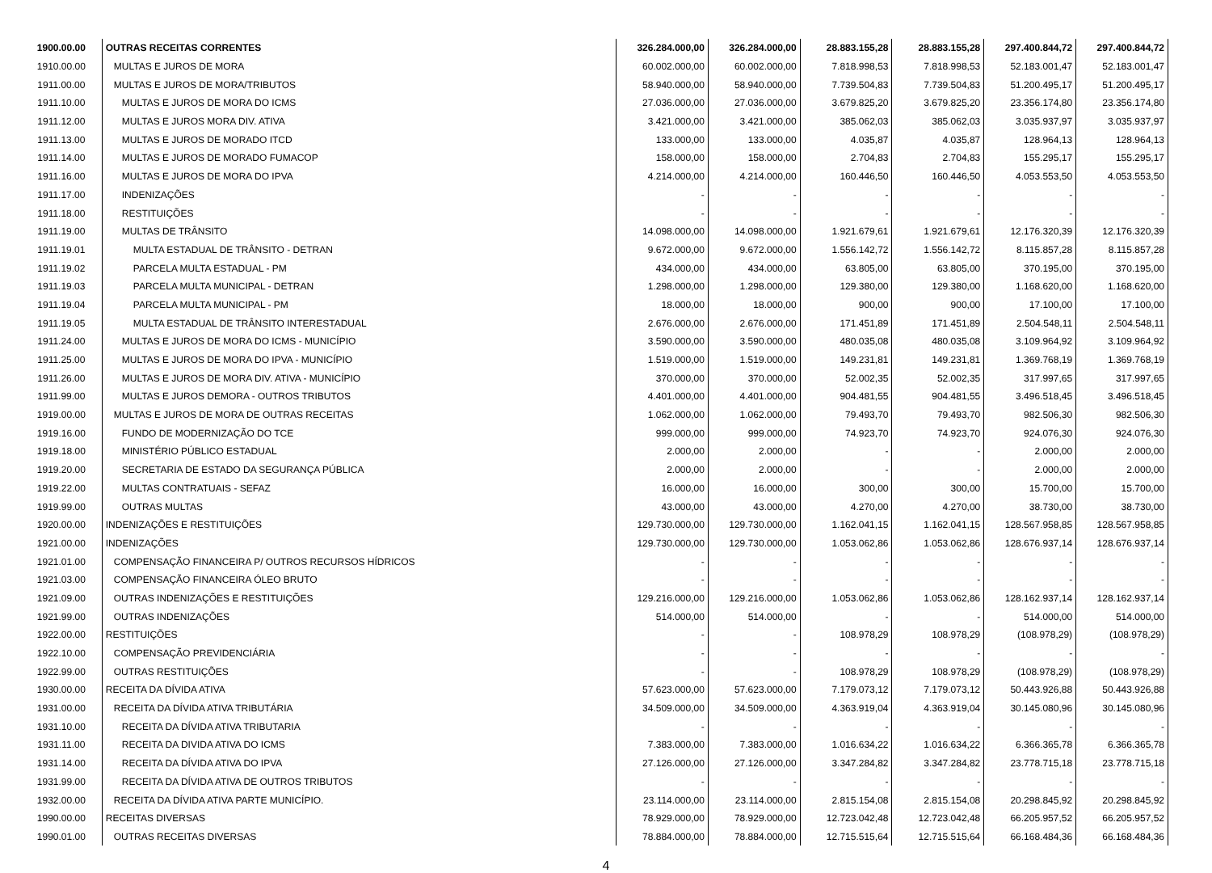| 1900.00.00 | OUTRAS RECEITAS CORRENTES | 326.284.000,00 | 326.284.000,00 | 28.883.155,28 | 28.883.155,28 | 297.400.844,72 | 297.400.844,72 |
| 1910.00.00 | MULTAS E JUROS DE MORA | 60.002.000,00 | 60.002.000,00 | 7.818.998,53 | 7.818.998,53 | 52.183.001,47 | 52.183.001,47 |
| 1911.00.00 | MULTAS E JUROS DE MORA/TRIBUTOS | 58.940.000,00 | 58.940.000,00 | 7.739.504,83 | 7.739.504,83 | 51.200.495,17 | 51.200.495,17 |
| 1911.10.00 | MULTAS E JUROS DE MORA DO ICMS | 27.036.000,00 | 27.036.000,00 | 3.679.825,20 | 3.679.825,20 | 23.356.174,80 | 23.356.174,80 |
| 1911.12.00 | MULTAS E JUROS MORA DIV. ATIVA | 3.421.000,00 | 3.421.000,00 | 385.062,03 | 385.062,03 | 3.035.937,97 | 3.035.937,97 |
| 1911.13.00 | MULTAS E JUROS DE MORADO ITCD | 133.000,00 | 133.000,00 | 4.035,87 | 4.035,87 | 128.964,13 | 128.964,13 |
| 1911.14.00 | MULTAS E JUROS DE MORADO FUMACOP | 158.000,00 | 158.000,00 | 2.704,83 | 2.704,83 | 155.295,17 | 155.295,17 |
| 1911.16.00 | MULTAS E JUROS DE MORA DO IPVA | 4.214.000,00 | 4.214.000,00 | 160.446,50 | 160.446,50 | 4.053.553,50 | 4.053.553,50 |
| 1911.17.00 | INDENIZAÇÕES | - | - | - | - | - | - |
| 1911.18.00 | RESTITUIÇÕES | - | - | - | - | - | - |
| 1911.19.00 | MULTAS DE TRÂNSITO | 14.098.000,00 | 14.098.000,00 | 1.921.679,61 | 1.921.679,61 | 12.176.320,39 | 12.176.320,39 |
| 1911.19.01 | MULTA ESTADUAL DE TRÂNSITO - DETRAN | 9.672.000,00 | 9.672.000,00 | 1.556.142,72 | 1.556.142,72 | 8.115.857,28 | 8.115.857,28 |
| 1911.19.02 | PARCELA MULTA ESTADUAL - PM | 434.000,00 | 434.000,00 | 63.805,00 | 63.805,00 | 370.195,00 | 370.195,00 |
| 1911.19.03 | PARCELA MULTA MUNICIPAL - DETRAN | 1.298.000,00 | 1.298.000,00 | 129.380,00 | 129.380,00 | 1.168.620,00 | 1.168.620,00 |
| 1911.19.04 | PARCELA MULTA MUNICIPAL - PM | 18.000,00 | 18.000,00 | 900,00 | 900,00 | 17.100,00 | 17.100,00 |
| 1911.19.05 | MULTA ESTADUAL DE TRÂNSITO INTERESTADUAL | 2.676.000,00 | 2.676.000,00 | 171.451,89 | 171.451,89 | 2.504.548,11 | 2.504.548,11 |
| 1911.24.00 | MULTAS E JUROS DE MORA DO ICMS - MUNICÍPIO | 3.590.000,00 | 3.590.000,00 | 480.035,08 | 480.035,08 | 3.109.964,92 | 3.109.964,92 |
| 1911.25.00 | MULTAS E JUROS DE MORA DO IPVA - MUNICÍPIO | 1.519.000,00 | 1.519.000,00 | 149.231,81 | 149.231,81 | 1.369.768,19 | 1.369.768,19 |
| 1911.26.00 | MULTAS E JUROS DE MORA DIV. ATIVA - MUNICÍPIO | 370.000,00 | 370.000,00 | 52.002,35 | 52.002,35 | 317.997,65 | 317.997,65 |
| 1911.99.00 | MULTAS E JUROS DEMORA - OUTROS TRIBUTOS | 4.401.000,00 | 4.401.000,00 | 904.481,55 | 904.481,55 | 3.496.518,45 | 3.496.518,45 |
| 1919.00.00 | MULTAS E JUROS DE MORA DE OUTRAS RECEITAS | 1.062.000,00 | 1.062.000,00 | 79.493,70 | 79.493,70 | 982.506,30 | 982.506,30 |
| 1919.16.00 | FUNDO DE MODERNIZAÇÃO DO TCE | 999.000,00 | 999.000,00 | 74.923,70 | 74.923,70 | 924.076,30 | 924.076,30 |
| 1919.18.00 | MINISTÉRIO PÚBLICO ESTADUAL | 2.000,00 | 2.000,00 | - | - | 2.000,00 | 2.000,00 |
| 1919.20.00 | SECRETARIA DE ESTADO DA SEGURANÇA PÚBLICA | 2.000,00 | 2.000,00 | - | - | 2.000,00 | 2.000,00 |
| 1919.22.00 | MULTAS CONTRATUAIS - SEFAZ | 16.000,00 | 16.000,00 | 300,00 | 300,00 | 15.700,00 | 15.700,00 |
| 1919.99.00 | OUTRAS MULTAS | 43.000,00 | 43.000,00 | 4.270,00 | 4.270,00 | 38.730,00 | 38.730,00 |
| 1920.00.00 | INDENIZAÇÕES E RESTITUIÇÕES | 129.730.000,00 | 129.730.000,00 | 1.162.041,15 | 1.162.041,15 | 128.567.958,85 | 128.567.958,85 |
| 1921.00.00 | INDENIZAÇÕES | 129.730.000,00 | 129.730.000,00 | 1.053.062,86 | 1.053.062,86 | 128.676.937,14 | 128.676.937,14 |
| 1921.01.00 | COMPENSAÇÃO FINANCEIRA P/ OUTROS RECURSOS HÍDRICOS | - | - | - | - | - | - |
| 1921.03.00 | COMPENSAÇÃO FINANCEIRA ÓLEO BRUTO | - | - | - | - | - | - |
| 1921.09.00 | OUTRAS INDENIZAÇÕES E RESTITUIÇÕES | 129.216.000,00 | 129.216.000,00 | 1.053.062,86 | 1.053.062,86 | 128.162.937,14 | 128.162.937,14 |
| 1921.99.00 | OUTRAS INDENIZAÇÕES | 514.000,00 | 514.000,00 | - | - | 514.000,00 | 514.000,00 |
| 1922.00.00 | RESTITUIÇÕES | - | - | 108.978,29 | 108.978,29 | (108.978,29) | (108.978,29) |
| 1922.10.00 | COMPENSAÇÃO PREVIDENCIÁRIA | - | - | - | - | - | - |
| 1922.99.00 | OUTRAS RESTITUIÇÕES | - | - | 108.978,29 | 108.978,29 | (108.978,29) | (108.978,29) |
| 1930.00.00 | RECEITA DA DÍVIDA ATIVA | 57.623.000,00 | 57.623.000,00 | 7.179.073,12 | 7.179.073,12 | 50.443.926,88 | 50.443.926,88 |
| 1931.00.00 | RECEITA DA DÍVIDA ATIVA TRIBUTÁRIA | 34.509.000,00 | 34.509.000,00 | 4.363.919,04 | 4.363.919,04 | 30.145.080,96 | 30.145.080,96 |
| 1931.10.00 | RECEITA DA DÍVIDA ATIVA TRIBUTARIA | - | - | - | - | - | - |
| 1931.11.00 | RECEITA DA DIVIDA ATIVA DO ICMS | 7.383.000,00 | 7.383.000,00 | 1.016.634,22 | 1.016.634,22 | 6.366.365,78 | 6.366.365,78 |
| 1931.14.00 | RECEITA DA DÍVIDA ATIVA DO IPVA | 27.126.000,00 | 27.126.000,00 | 3.347.284,82 | 3.347.284,82 | 23.778.715,18 | 23.778.715,18 |
| 1931.99.00 | RECEITA DA DÍVIDA ATIVA DE OUTROS TRIBUTOS | - | - | - | - | - | - |
| 1932.00.00 | RECEITA DA DÍVIDA ATIVA PARTE MUNICÍPIO. | 23.114.000,00 | 23.114.000,00 | 2.815.154,08 | 2.815.154,08 | 20.298.845,92 | 20.298.845,92 |
| 1990.00.00 | RECEITAS DIVERSAS | 78.929.000,00 | 78.929.000,00 | 12.723.042,48 | 12.723.042,48 | 66.205.957,52 | 66.205.957,52 |
| 1990.01.00 | OUTRAS RECEITAS DIVERSAS | 78.884.000,00 | 78.884.000,00 | 12.715.515,64 | 12.715.515,64 | 66.168.484,36 | 66.168.484,36 |
4